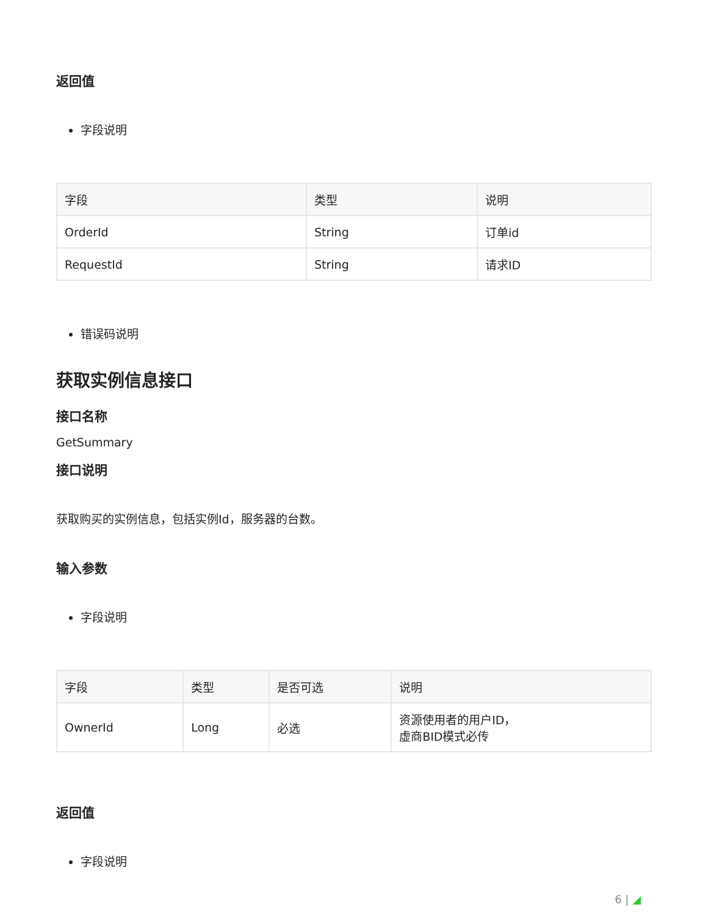返回值
字段说明
| 字段 | 类型 | 说明 |
| --- | --- | --- |
| OrderId | String | 订单id |
| RequestId | String | 请求ID |
错误码说明
获取实例信息接口
接口名称
GetSummary
接口说明
获取购买的实例信息，包括实例Id，服务器的台数。
输入参数
字段说明
| 字段 | 类型 | 是否可选 | 说明 |
| --- | --- | --- | --- |
| OwnerId | Long | 必选 | 资源使用者的用户ID， 虚商BID模式必传 |
返回值
字段说明
6 | ◢